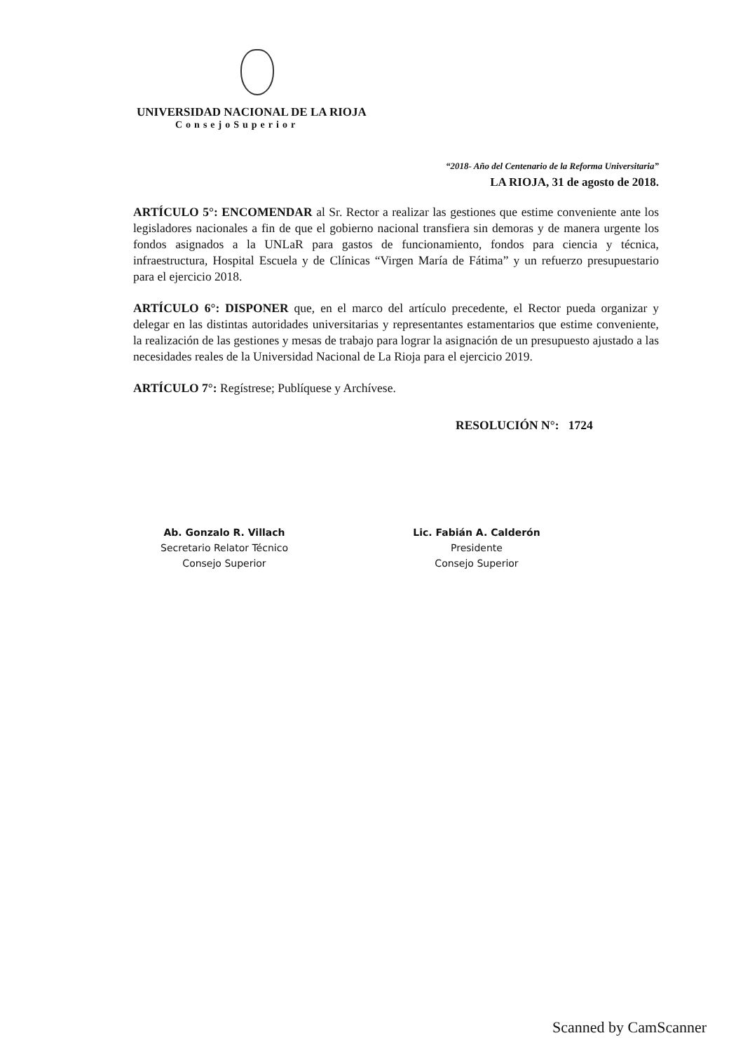UNIVERSIDAD NACIONAL DE LA RIOJA
ConsejoSuperior
“2018- Año del Centenario de la Reforma Universitaria”
LA RIOJA, 31 de agosto de 2018.
ARTÍCULO 5°: ENCOMENDAR al Sr. Rector a realizar las gestiones que estime conveniente ante los legisladores nacionales a fin de que el gobierno nacional transfiera sin demoras y de manera urgente los fondos asignados a la UNLaR para gastos de funcionamiento, fondos para ciencia y técnica, infraestructura, Hospital Escuela y de Clínicas “Virgen María de Fátima” y un refuerzo presupuestario para el ejercicio 2018.
ARTÍCULO 6°: DISPONER que, en el marco del artículo precedente, el Rector pueda organizar y delegar en las distintas autoridades universitarias y representantes estamentarios que estime conveniente, la realización de las gestiones y mesas de trabajo para lograr la asignación de un presupuesto ajustado a las necesidades reales de la Universidad Nacional de La Rioja para el ejercicio 2019.
ARTÍCULO 7°: Regístrese; Publíquese y Archívese.
RESOLUCIÓN N°: 1724
Ab. Gonzalo R. Villach
Secretario Relator Técnico
Consejo Superior
Lic. Fabián A. Calderón
Presidente
Consejo Superior
Scanned by CamScanner